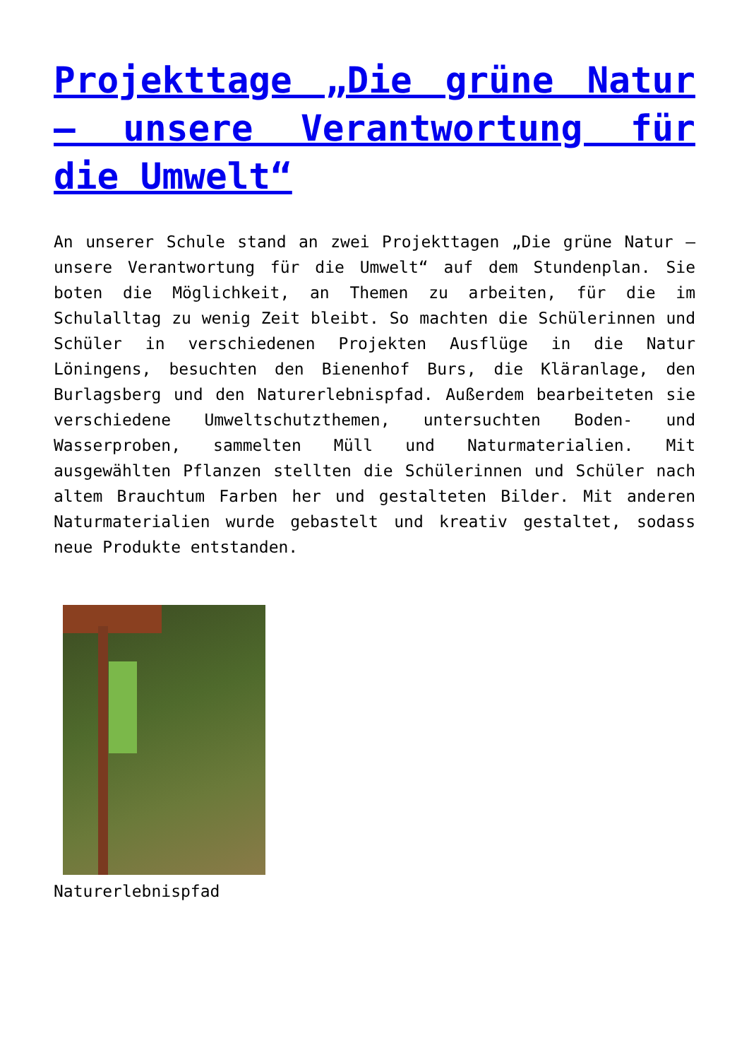Projekttage „Die grüne Natur – unsere Verantwortung für die Umwelt“
An unserer Schule stand an zwei Projekttagen „Die grüne Natur – unsere Verantwortung für die Umwelt“ auf dem Stundenplan. Sie boten die Möglichkeit, an Themen zu arbeiten, für die im Schulalltag zu wenig Zeit bleibt. So machten die Schülerinnen und Schüler in verschiedenen Projekten Ausflüge in die Natur Löningens, besuchten den Bienenhof Burs, die Kläranlage, den Burlagsberg und den Naturerlebnispfad. Außerdem bearbeiteten sie verschiedene Umweltschutzthemen, untersuchten Boden- und Wasserproben, sammelten Müll und Naturmaterialien. Mit ausgewählten Pflanzen stellten die Schülerinnen und Schüler nach altem Brauchtum Farben her und gestalteten Bilder. Mit anderen Naturmaterialien wurde gebastelt und kreativ gestaltet, sodass neue Produkte entstanden.
Naturerlebnispfad